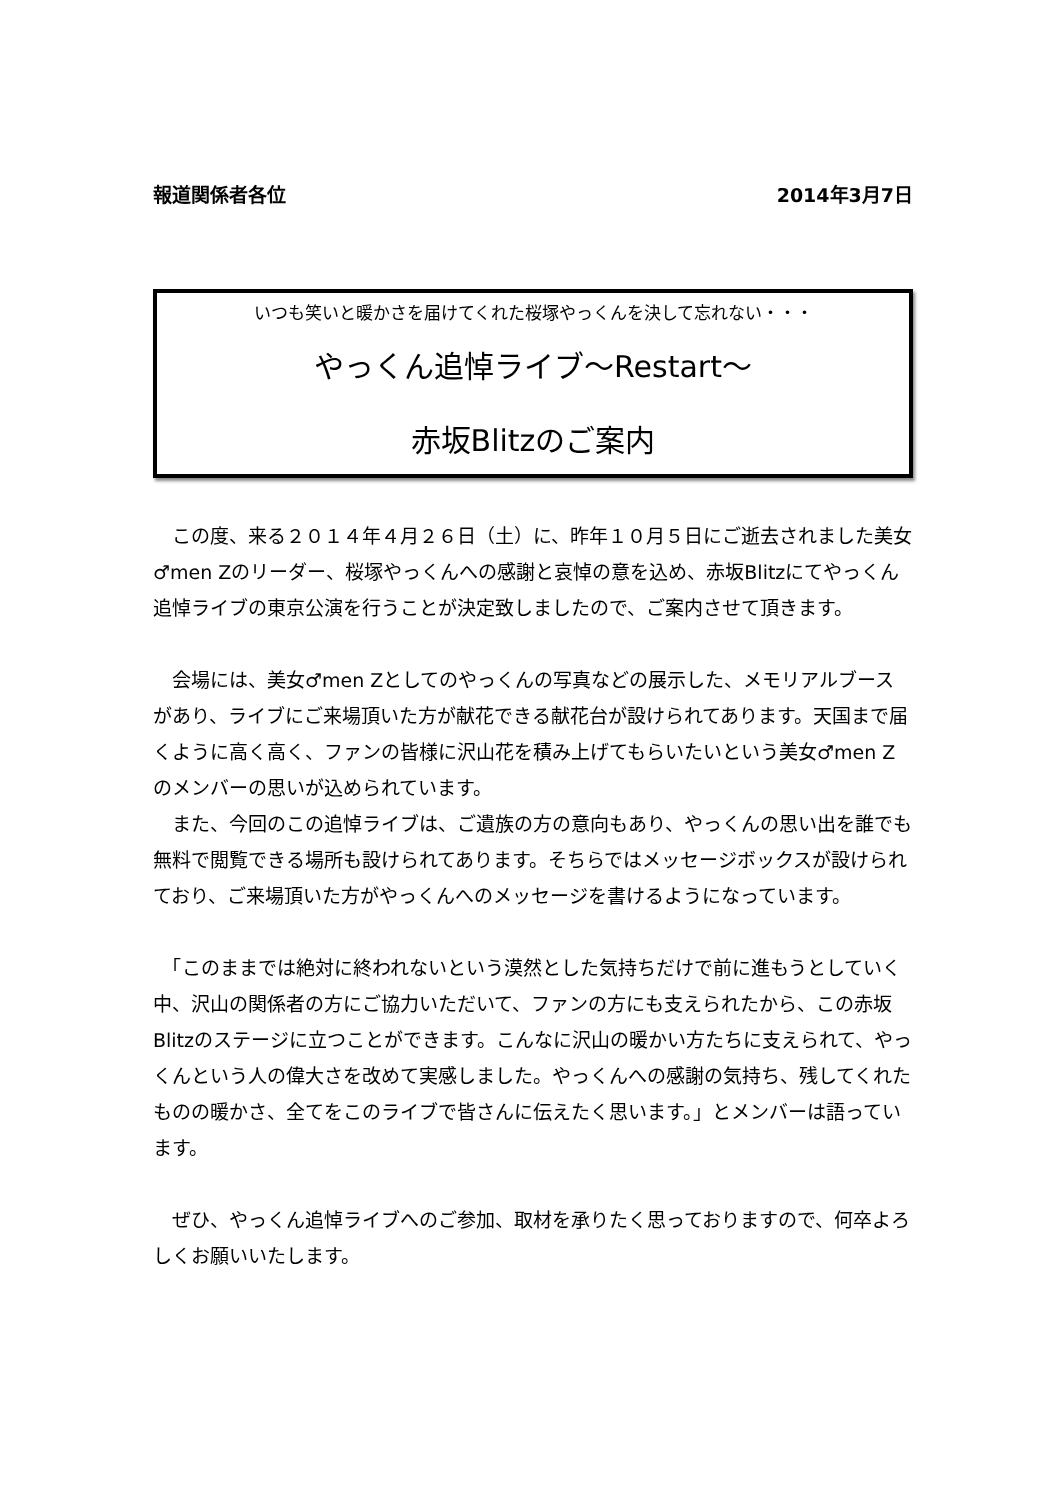報道関係者各位 2014年3月7日
いつも笑いと暖かさを届けてくれた桜塚やっくんを決して忘れない・・・
やっくん追悼ライブ～Restart～
赤坂Blitzのご案内
　この度、来る２０１４年４月２６日（土）に、昨年１０月５日にご逝去されました美女♂men Zのリーダー、桜塚やっくんへの感謝と哀悼の意を込め、赤坂Blitzにてやっくん追悼ライブの東京公演を行うことが決定致しましたので、ご案内させて頂きます。
　会場には、美女♂men Zとしてのやっくんの写真などの展示した、メモリアルブースがあり、ライブにご来場頂いた方が献花できる献花台が設けられてあります。天国まで届くように高く高く、ファンの皆様に沢山花を積み上げてもらいたいという美女♂men Zのメンバーの思いが込められています。
　また、今回のこの追悼ライブは、ご遺族の方の意向もあり、やっくんの思い出を誰でも無料で閲覧できる場所も設けられてあります。そちらではメッセージボックスが設けられており、ご来場頂いた方がやっくんへのメッセージを書けるようになっています。
　「このままでは絶対に終われないという漠然とした気持ちだけで前に進もうとしていく中、沢山の関係者の方にご協力いただいて、ファンの方にも支えられたから、この赤坂Blitzのステージに立つことができます。こんなに沢山の暖かい方たちに支えられて、やっくんという人の偉大さを改めて実感しました。やっくんへの感謝の気持ち、残してくれたものの暖かさ、全てをこのライブで皆さんに伝えたく思います。」とメンバーは語っています。
　ぜひ、やっくん追悼ライブへのご参加、取材を承りたく思っておりますので、何卒よろしくお願いいたします。